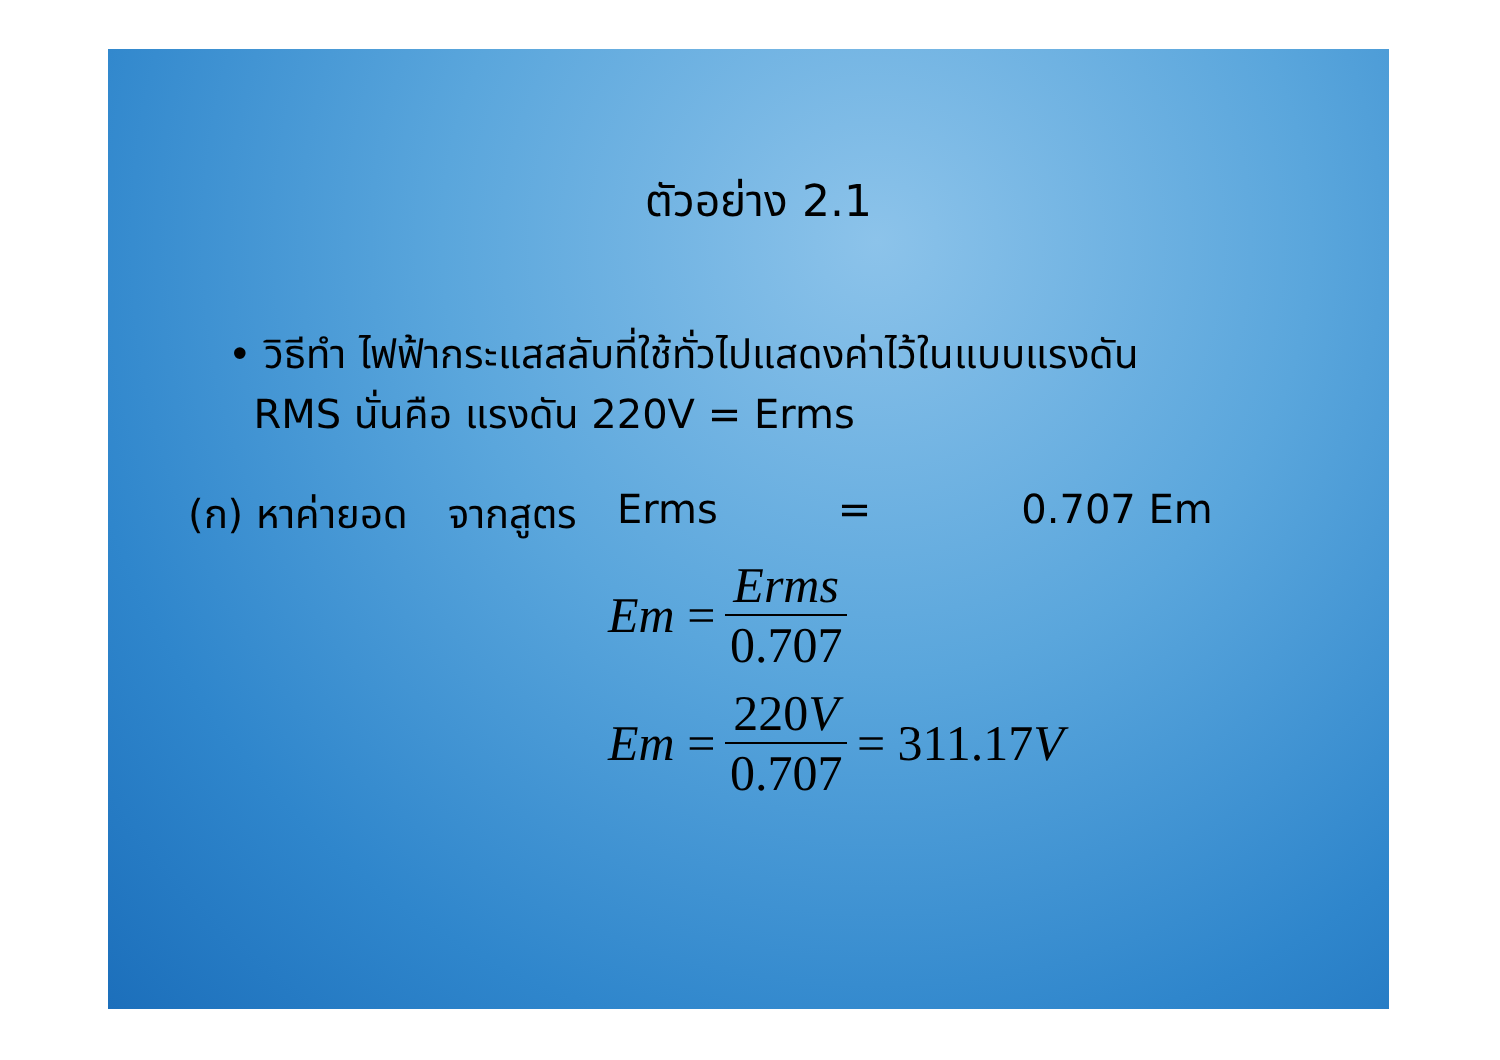ตัวอย่าง 2.1
• วิธีทำ ไฟฟ้ากระแสสลับที่ใช้ทั่วไปแสดงค่าไว้ในแบบแรงดัน
RMS นั่นคือ แรงดัน 220V = Erms
(ก) หาค่ายอด จากสูตร Erms = 0.707 Em
Em = Erms 0.707
Em = 220V 0.707 = 311.17 V